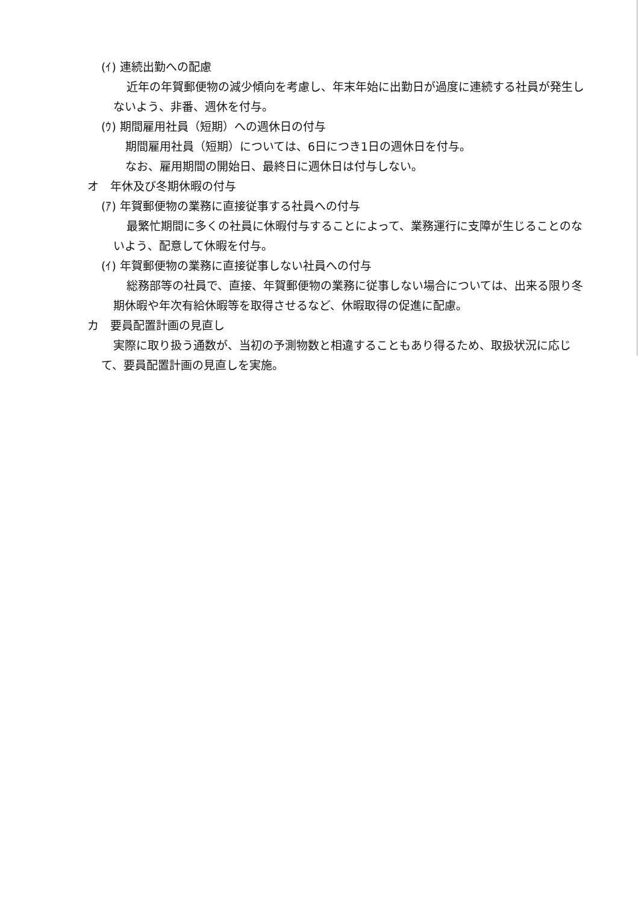(ｲ) 連続出勤への配慮
近年の年賀郵便物の減少傾向を考慮し、年末年始に出勤日が過度に連続する社員が発生しないよう、非番、週休を付与。
(ｳ) 期間雇用社員（短期）への週休日の付与
期間雇用社員（短期）については、6日につき1日の週休日を付与。
なお、雇用期間の開始日、最終日に週休日は付与しない。
オ　年休及び冬期休暇の付与
(ｱ) 年賀郵便物の業務に直接従事する社員への付与
最繁忙期間に多くの社員に休暇付与することによって、業務運行に支障が生じることのないよう、配意して休暇を付与。
(ｲ) 年賀郵便物の業務に直接従事しない社員への付与
総務部等の社員で、直接、年賀郵便物の業務に従事しない場合については、出来る限り冬期休暇や年次有給休暇等を取得させるなど、休暇取得の促進に配慮。
カ　要員配置計画の見直し
実際に取り扱う通数が、当初の予測物数と相違することもあり得るため、取扱状況に応じて、要員配置計画の見直しを実施。